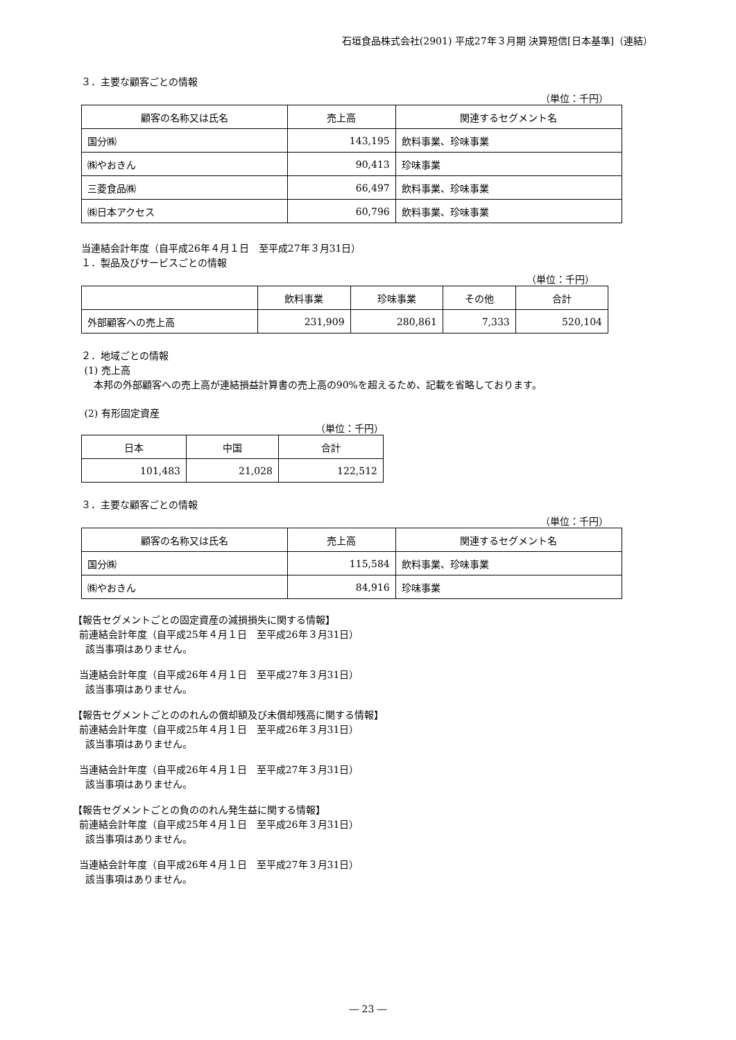石垣食品株式会社(2901) 平成27年３月期 決算短信[日本基準]（連結）
３．主要な顧客ごとの情報
（単位：千円）
| 顧客の名称又は氏名 | 売上高 | 関連するセグメント名 |
| --- | --- | --- |
| 国分㈱ | 143,195 | 飲料事業、珍味事業 |
| ㈱やおきん | 90,413 | 珍味事業 |
| 三菱食品㈱ | 66,497 | 飲料事業、珍味事業 |
| ㈱日本アクセス | 60,796 | 飲料事業、珍味事業 |
当連結会計年度（自平成26年４月１日　至平成27年３月31日）
１．製品及びサービスごとの情報
（単位：千円）
| | 飲料事業 | 珍味事業 | その他 | 合計 |
| --- | --- | --- | --- | --- |
| 外部顧客への売上高 | 231,909 | 280,861 | 7,333 | 520,104 |
２．地域ごとの情報
(1) 売上高
本邦の外部顧客への売上高が連結損益計算書の売上高の90%を超えるため、記載を省略しております。
(2) 有形固定資産
（単位：千円）
| 日本 | 中国 | 合計 |
| --- | --- | --- |
| 101,483 | 21,028 | 122,512 |
３．主要な顧客ごとの情報
（単位：千円）
| 顧客の名称又は氏名 | 売上高 | 関連するセグメント名 |
| --- | --- | --- |
| 国分㈱ | 115,584 | 飲料事業、珍味事業 |
| ㈱やおきん | 84,916 | 珍味事業 |
【報告セグメントごとの固定資産の減損損失に関する情報】
前連結会計年度（自平成25年４月１日　至平成26年３月31日）
該当事項はありません。
当連結会計年度（自平成26年４月１日　至平成27年３月31日）
該当事項はありません。
【報告セグメントごとののれんの償却額及び未償却残高に関する情報】
前連結会計年度（自平成25年４月１日　至平成26年３月31日）
該当事項はありません。
当連結会計年度（自平成26年４月１日　至平成27年３月31日）
該当事項はありません。
【報告セグメントごとの負ののれん発生益に関する情報】
前連結会計年度（自平成25年４月１日　至平成26年３月31日）
該当事項はありません。
当連結会計年度（自平成26年４月１日　至平成27年３月31日）
該当事項はありません。
― 23 ―